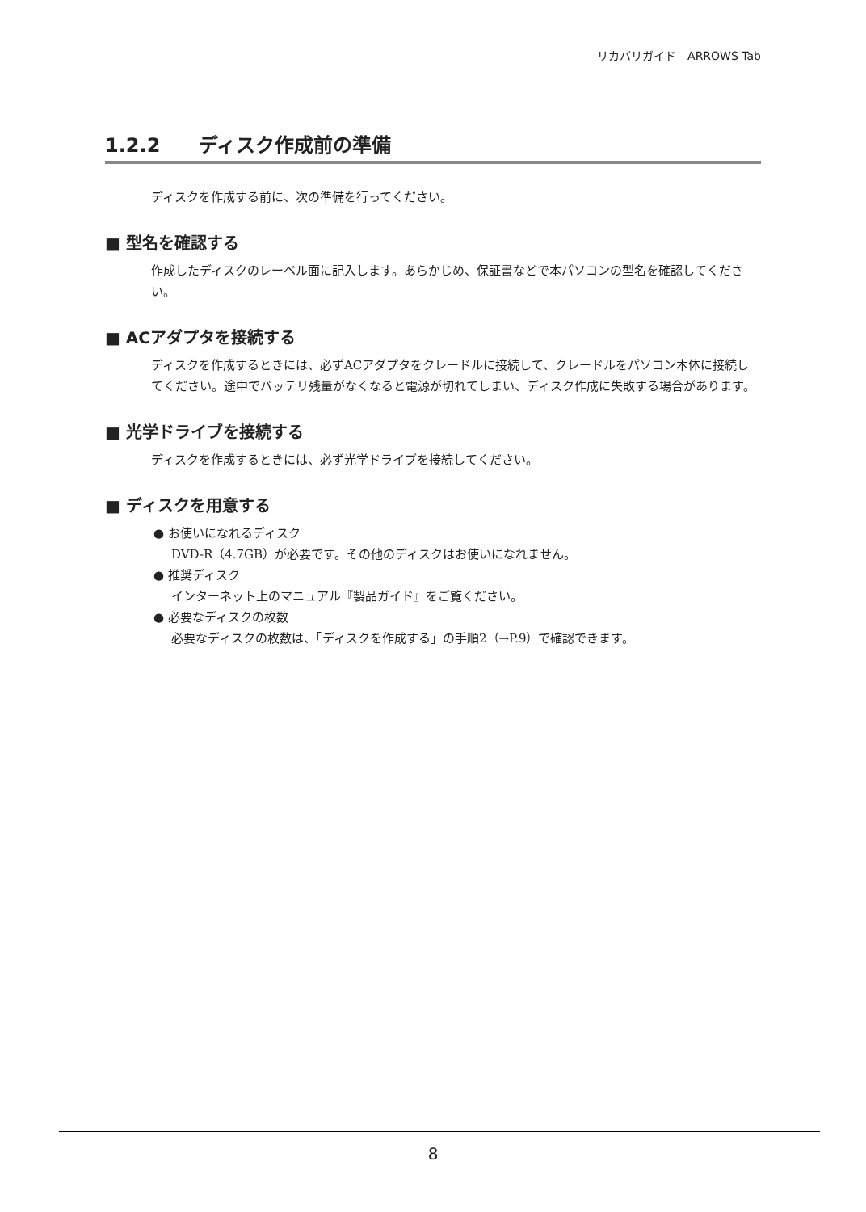リカバリガイド　ARROWS Tab
1.2.2 ディスク作成前の準備
ディスクを作成する前に、次の準備を行ってください。
■ 型名を確認する
作成したディスクのレーベル面に記入します。あらかじめ、保証書などで本パソコンの型名を確認してください。
■ ACアダプタを接続する
ディスクを作成するときには、必ずACアダプタをクレードルに接続して、クレードルをパソコン本体に接続してください。途中でバッテリ残量がなくなると電源が切れてしまい、ディスク作成に失敗する場合があります。
■ 光学ドライブを接続する
ディスクを作成するときには、必ず光学ドライブを接続してください。
■ ディスクを用意する
● お使いになれるディスク
DVD-R（4.7GB）が必要です。その他のディスクはお使いになれません。
● 推奨ディスク
インターネット上のマニュアル『製品ガイド』をご覧ください。
● 必要なディスクの枚数
必要なディスクの枚数は、「ディスクを作成する」の手順2（→P.9）で確認できます。
8